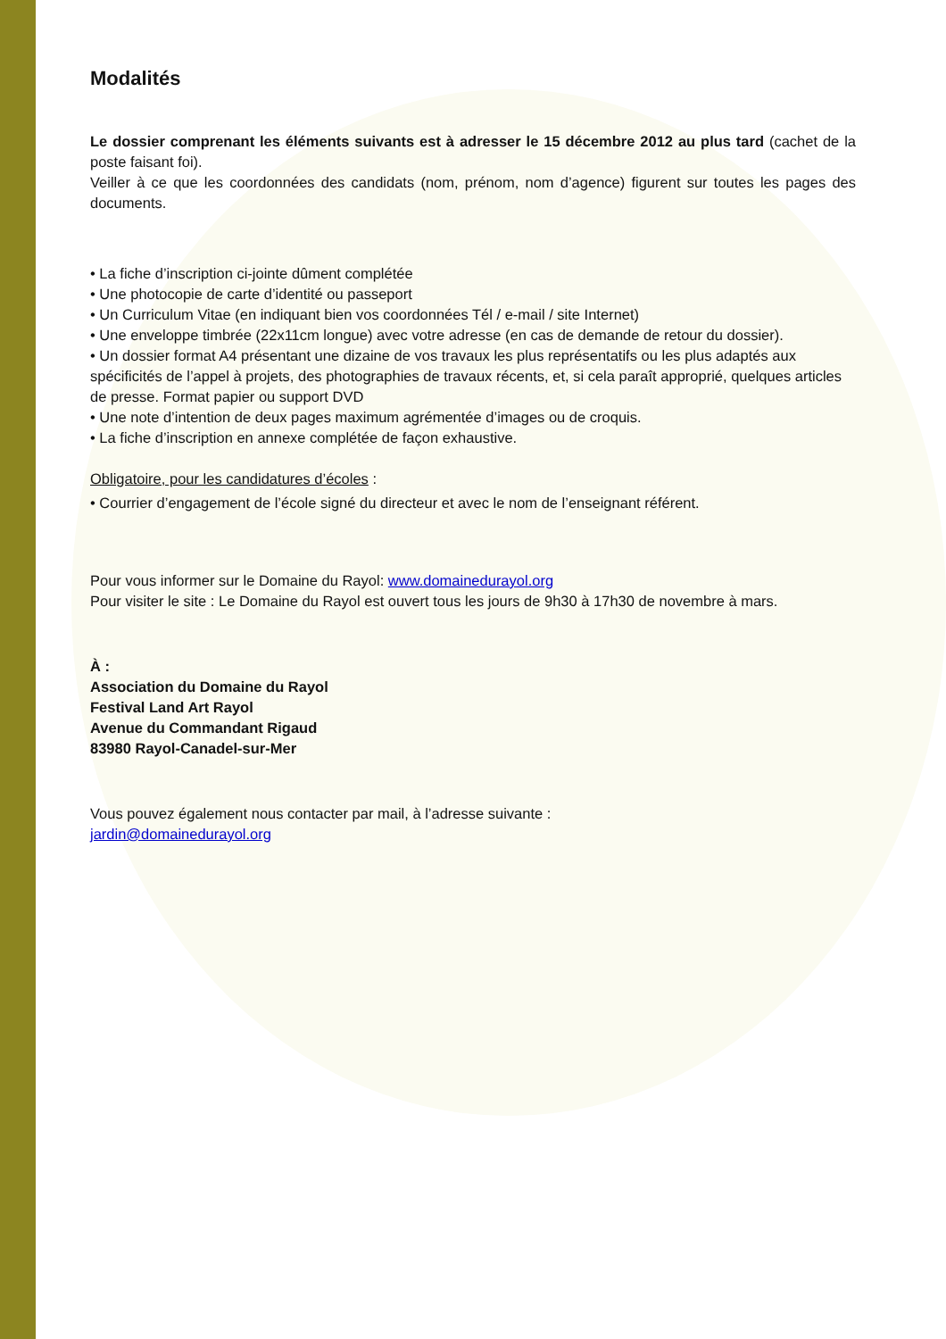Modalités
Le dossier comprenant les éléments suivants est à adresser le 15 décembre 2012 au plus tard (cachet de la poste faisant foi).
Veiller à ce que les coordonnées des candidats (nom, prénom, nom d’agence) figurent sur toutes les pages des documents.
• La fiche d’inscription ci-jointe dûment complétée
• Une photocopie de carte d’identité ou passeport
• Un Curriculum Vitae (en indiquant bien vos coordonnées Tél / e-mail / site Internet)
• Une enveloppe timbrée (22x11cm longue) avec votre adresse (en cas de demande de retour du dossier).
• Un dossier format A4 présentant une dizaine de vos travaux les plus représentatifs ou les plus adaptés aux spécificités de l’appel à projets, des photographies de travaux récents, et, si cela paraît approprié, quelques articles de presse. Format papier ou support DVD
• Une note d’intention de deux pages maximum agrémentée d’images ou de croquis.
• La fiche d’inscription en annexe complétée de façon exhaustive.
Obligatoire, pour les candidatures d’écoles :
• Courrier d’engagement de l’école signé du directeur et avec le nom de l’enseignant référent.
Pour vous informer sur le Domaine du Rayol: www.domainedurayol.org
Pour visiter le site : Le Domaine du Rayol est ouvert tous les jours de 9h30 à 17h30 de novembre à mars.
À :
Association du Domaine du Rayol
Festival Land Art Rayol
Avenue du Commandant Rigaud
83980 Rayol-Canadel-sur-Mer
Vous pouvez également nous contacter par mail, à l’adresse suivante :
jardin@domainedurayol.org